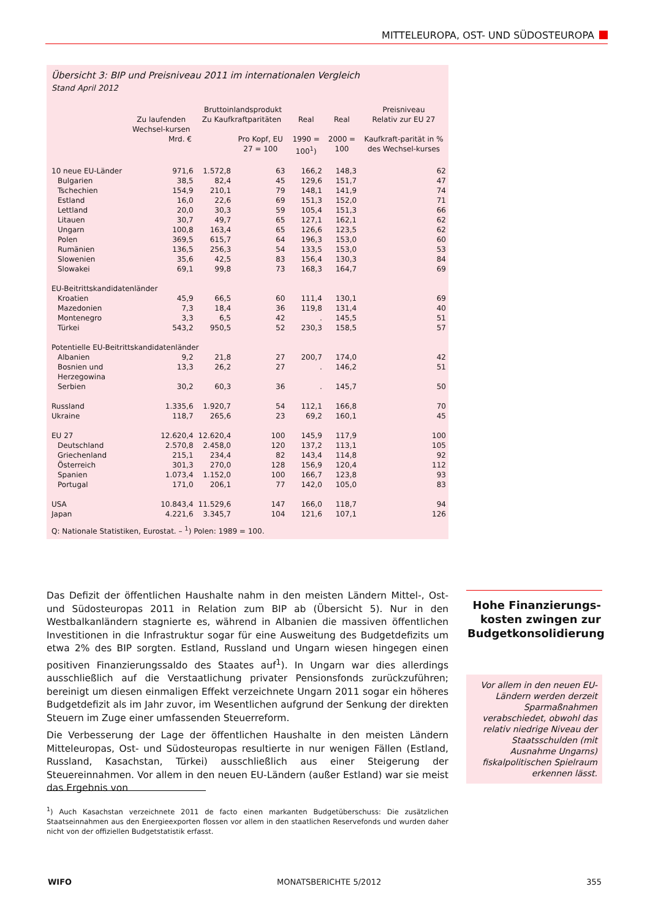MITTELEUROPA, OST- UND SÜDOSTEUROPA
Übersicht 3: BIP und Preisniveau 2011 im internationalen Vergleich
Stand April 2012
| | Bruttoinlandsprodukt | | | | | Preisniveau |
| --- | --- | --- | --- | --- | --- | --- |
| | Zu laufenden Wechsel-kursen | Zu Kaufkraftparitäten | | Real | Real | Relativ zur EU 27 |
| | Mrd. € | | Pro Kopf, EU 27 = 100 | 1990 = 100<sup>1</sup>) | 2000 = 100 | Kaufkraft-parität in % des Wechsel-kurses |
| 10 neue EU-Länder | 971,6 | 1.572,8 | 63 | 166,2 | 148,3 | 62 |
| Bulgarien | 38,5 | 82,4 | 45 | 129,6 | 151,7 | 47 |
| Tschechien | 154,9 | 210,1 | 79 | 148,1 | 141,9 | 74 |
| Estland | 16,0 | 22,6 | 69 | 151,3 | 152,0 | 71 |
| Lettland | 20,0 | 30,3 | 59 | 105,4 | 151,3 | 66 |
| Litauen | 30,7 | 49,7 | 65 | 127,1 | 162,1 | 62 |
| Ungarn | 100,8 | 163,4 | 65 | 126,6 | 123,5 | 62 |
| Polen | 369,5 | 615,7 | 64 | 196,3 | 153,0 | 60 |
| Rumänien | 136,5 | 256,3 | 54 | 133,5 | 153,0 | 53 |
| Slowenien | 35,6 | 42,5 | 83 | 156,4 | 130,3 | 84 |
| Slowakei | 69,1 | 99,8 | 73 | 168,3 | 164,7 | 69 |
| EU-Beitrittskandidatenländer | | | | | | |
| Kroatien | 45,9 | 66,5 | 60 | 111,4 | 130,1 | 69 |
| Mazedonien | 7,3 | 18,4 | 36 | 119,8 | 131,4 | 40 |
| Montenegro | 3,3 | 6,5 | 42 | . | 145,5 | 51 |
| Türkei | 543,2 | 950,5 | 52 | 230,3 | 158,5 | 57 |
| Potentielle EU-Beitrittskandidatenländer | | | | | | |
| Albanien | 9,2 | 21,8 | 27 | 200,7 | 174,0 | 42 |
| Bosnien und Herzegowina | 13,3 | 26,2 | 27 | . | 146,2 | 51 |
| Serbien | 30,2 | 60,3 | 36 | . | 145,7 | 50 |
| Russland | 1.335,6 | 1.920,7 | 54 | 112,1 | 166,8 | 70 |
| Ukraine | 118,7 | 265,6 | 23 | 69,2 | 160,1 | 45 |
| EU 27 | 12.620,4 | 12.620,4 | 100 | 145,9 | 117,9 | 100 |
| Deutschland | 2.570,8 | 2.458,0 | 120 | 137,2 | 113,1 | 105 |
| Griechenland | 215,1 | 234,4 | 82 | 143,4 | 114,8 | 92 |
| Österreich | 301,3 | 270,0 | 128 | 156,9 | 120,4 | 112 |
| Spanien | 1.073,4 | 1.152,0 | 100 | 166,7 | 123,8 | 93 |
| Portugal | 171,0 | 206,1 | 77 | 142,0 | 105,0 | 83 |
| USA | 10.843,4 | 11.529,6 | 147 | 166,0 | 118,7 | 94 |
| Japan | 4.221,6 | 3.345,7 | 104 | 121,6 | 107,1 | 126 |
Q: Nationale Statistiken, Eurostat. – <sup>1</sup>) Polen: 1989 = 100.
Das Defizit der öffentlichen Haushalte nahm in den meisten Ländern Mittel-, Ost- und Südosteuropas 2011 in Relation zum BIP ab (Übersicht 5). Nur in den Westbalkanländern stagnierte es, während in Albanien die massiven öffentlichen Investitionen in die Infrastruktur sogar für eine Ausweitung des Budgetdefizits um etwa 2% des BIP sorgten. Estland, Russland und Ungarn wiesen hingegen einen positiven Finanzierungssaldo des Staates auf<sup>1</sup>). In Ungarn war dies allerdings ausschließlich auf die Verstaatlichung privater Pensionsfonds zurückzuführen; bereinigt um diesen einmaligen Effekt verzeichnete Ungarn 2011 sogar ein höheres Budgetdefizit als im Jahr zuvor, im Wesentlichen aufgrund der Senkung der direkten Steuern im Zuge einer umfassenden Steuerreform.
Die Verbesserung der Lage der öffentlichen Haushalte in den meisten Ländern Mitteleuropas, Ost- und Südosteuropas resultierte in nur wenigen Fällen (Estland, Russland, Kasachstan, Türkei) ausschließlich aus einer Steigerung der Steuereinnahmen. Vor allem in den neuen EU-Ländern (außer Estland) war sie meist das Ergebnis von
Hohe Finanzierungs-kosten zwingen zur Budgetkonsolidierung
Vor allem in den neuen EU-Ländern werden derzeit Sparmaßnahmen verabschiedet, obwohl das relativ niedrige Niveau der Staatsschulden (mit Ausnahme Ungarns) fiskalpolitischen Spielraum erkennen lässt.
<sup>1</sup>) Auch Kasachstan verzeichnete 2011 de facto einen markanten Budgetüberschuss: Die zusätzlichen Staatseinnahmen aus den Energieexporten flossen vor allem in den staatlichen Reservefonds und wurden daher nicht von der offiziellen Budgetstatistik erfasst.
WIFO MONATSBERICHTE 5/2012 355